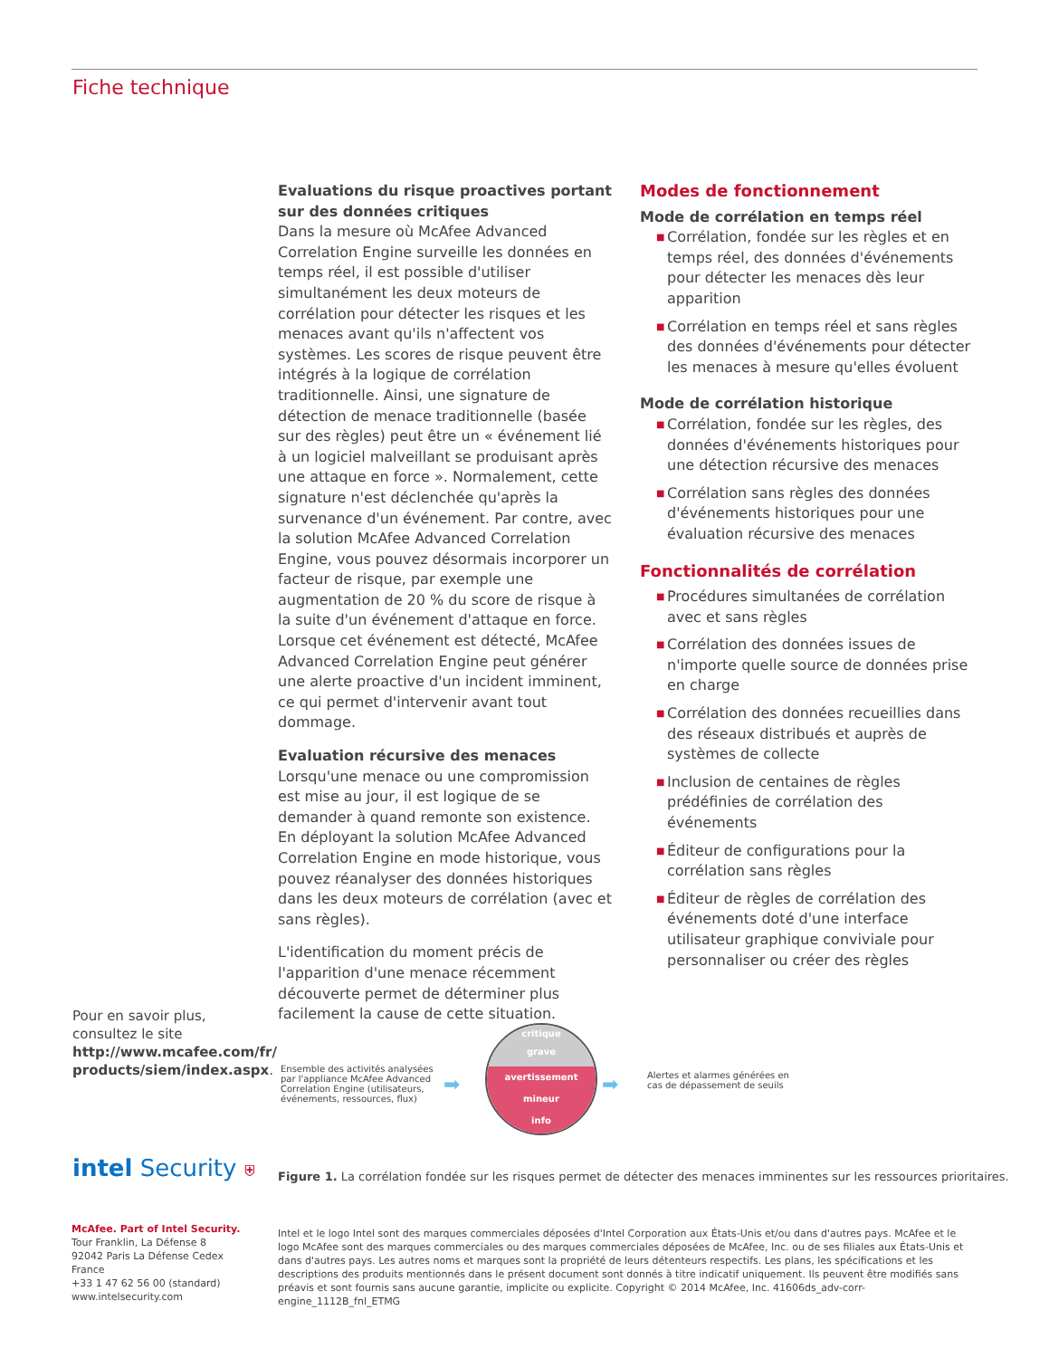Fiche technique
Evaluations du risque proactives portant sur des données critiques
Dans la mesure où McAfee Advanced Correlation Engine surveille les données en temps réel, il est possible d'utiliser simultanément les deux moteurs de corrélation pour détecter les risques et les menaces avant qu'ils n'affectent vos systèmes. Les scores de risque peuvent être intégrés à la logique de corrélation traditionnelle. Ainsi, une signature de détection de menace traditionnelle (basée sur des règles) peut être un « événement lié à un logiciel malveillant se produisant après une attaque en force ». Normalement, cette signature n'est déclenchée qu'après la survenance d'un événement. Par contre, avec la solution McAfee Advanced Correlation Engine, vous pouvez désormais incorporer un facteur de risque, par exemple une augmentation de 20 % du score de risque à la suite d'un événement d'attaque en force. Lorsque cet événement est détecté, McAfee Advanced Correlation Engine peut générer une alerte proactive d'un incident imminent, ce qui permet d'intervenir avant tout dommage.
Evaluation récursive des menaces
Lorsqu'une menace ou une compromission est mise au jour, il est logique de se demander à quand remonte son existence. En déployant la solution McAfee Advanced Correlation Engine en mode historique, vous pouvez réanalyser des données historiques dans les deux moteurs de corrélation (avec et sans règles).
L'identification du moment précis de l'apparition d'une menace récemment découverte permet de déterminer plus facilement la cause de cette situation.
Modes de fonctionnement
Mode de corrélation en temps réel
■ Corrélation, fondée sur les règles et en temps réel, des données d'événements pour détecter les menaces dès leur apparition
■ Corrélation en temps réel et sans règles des données d'événements pour détecter les menaces à mesure qu'elles évoluent
Mode de corrélation historique
■ Corrélation, fondée sur les règles, des données d'événements historiques pour une détection récursive des menaces
■ Corrélation sans règles des données d'événements historiques pour une évaluation récursive des menaces
Fonctionnalités de corrélation
■ Procédures simultanées de corrélation avec et sans règles
■ Corrélation des données issues de n'importe quelle source de données prise en charge
■ Corrélation des données recueillies dans des réseaux distribués et auprès de systèmes de collecte
■ Inclusion de centaines de règles prédéfinies de corrélation des événements
■ Éditeur de configurations pour la corrélation sans règles
■ Éditeur de règles de corrélation des événements doté d'une interface utilisateur graphique conviviale pour personnaliser ou créer des règles
Pour en savoir plus,
consultez le site
http://www.mcafee.com/fr/
products/siem/index.aspx.
Ensemble des activités analysées par l'appliance McAfee Advanced Correlation Engine (utilisateurs, événements, ressources, flux)
➡
critique
grave
avertissement
mineur
info
➡
Alertes et alarmes générées en cas de dépassement de seuils
intel Security ⛨
Figure 1. La corrélation fondée sur les risques permet de détecter des menaces imminentes sur les ressources prioritaires.
McAfee. Part of Intel Security.
Tour Franklin, La Défense 8
92042 Paris La Défense Cedex
France
+33 1 47 62 56 00 (standard)
www.intelsecurity.com
Intel et le logo Intel sont des marques commerciales déposées d'Intel Corporation aux États-Unis et/ou dans d'autres pays. McAfee et le logo McAfee sont des marques commerciales ou des marques commerciales déposées de McAfee, Inc. ou de ses filiales aux États-Unis et dans d'autres pays. Les autres noms et marques sont la propriété de leurs détenteurs respectifs. Les plans, les spécifications et les descriptions des produits mentionnés dans le présent document sont donnés à titre indicatif uniquement. Ils peuvent être modifiés sans préavis et sont fournis sans aucune garantie, implicite ou explicite. Copyright © 2014 McAfee, Inc. 41606ds_adv-corr-engine_1112B_fnl_ETMG